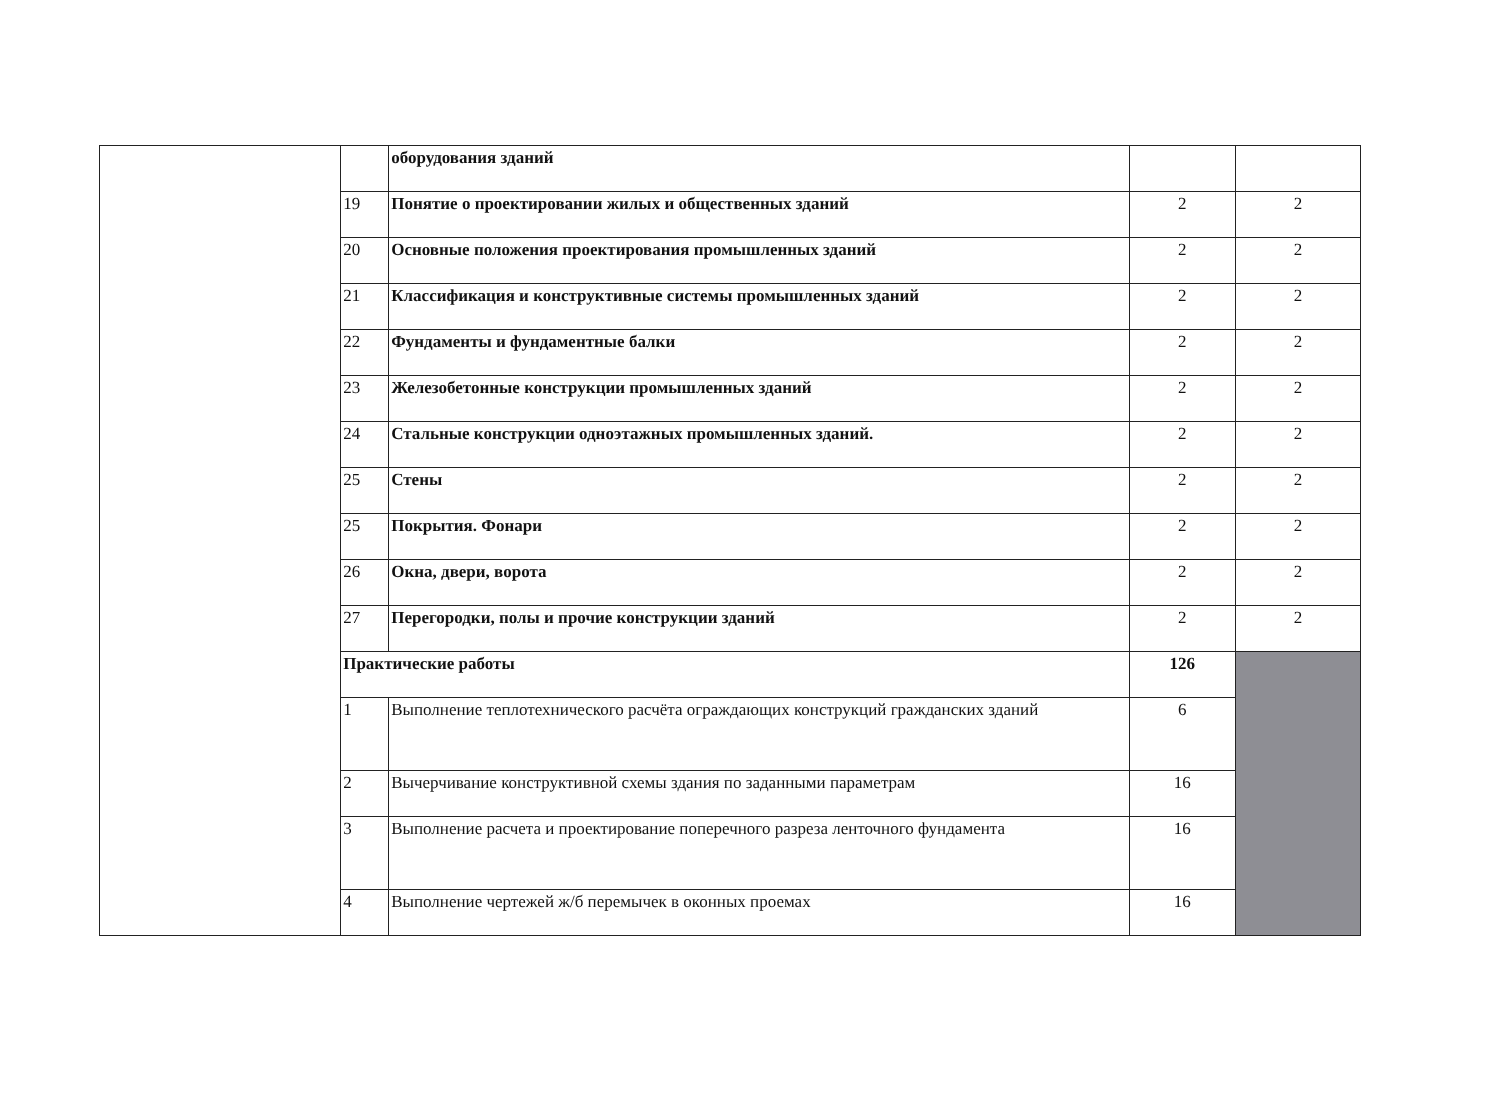| | | оборудования зданий | | |
| | 19 | Понятие о проектировании жилых и общественных зданий | 2 | 2 |
| | 20 | Основные положения проектирования промышленных зданий | 2 | 2 |
| | 21 | Классификация и конструктивные системы промышленных зданий | 2 | 2 |
| | 22 | Фундаменты и фундаментные балки | 2 | 2 |
| | 23 | Железобетонные конструкции промышленных зданий | 2 | 2 |
| | 24 | Стальные конструкции одноэтажных промышленных зданий. | 2 | 2 |
| | 25 | Стены | 2 | 2 |
| | 25 | Покрытия. Фонари | 2 | 2 |
| | 26 | Окна, двери, ворота | 2 | 2 |
| | 27 | Перегородки, полы и прочие конструкции зданий | 2 | 2 |
| | Практические работы | | 126 | |
| | 1 | Выполнение теплотехнического расчёта ограждающих конструкций гражданских зданий | 6 | |
| | 2 | Вычерчивание конструктивной схемы здания по заданными параметрам | 16 | |
| | 3 | Выполнение расчета и проектирование поперечного разреза ленточного фундамента | 16 | |
| | 4 | Выполнение чертежей ж/б перемычек в оконных проемах | 16 | |